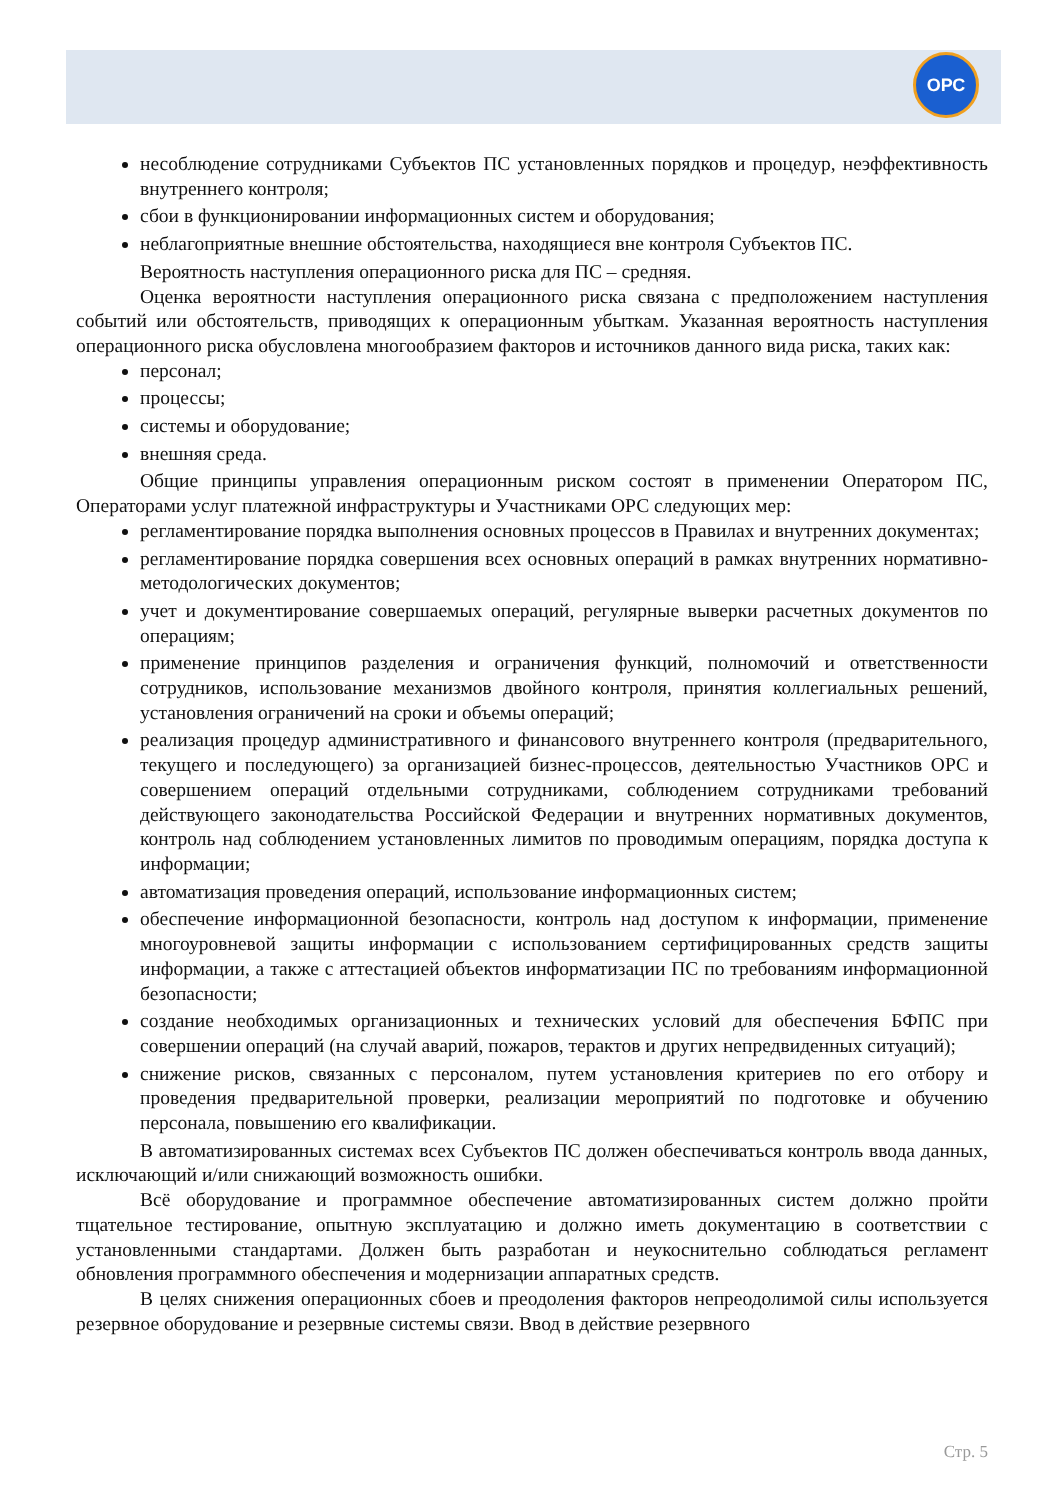ОРС
несоблюдение сотрудниками Субъектов ПС установленных порядков и процедур, неэффективность внутреннего контроля;
сбои в функционировании информационных систем и оборудования;
неблагоприятные внешние обстоятельства, находящиеся вне контроля Субъектов ПС.
Вероятность наступления операционного риска для ПС – средняя.
Оценка вероятности наступления операционного риска связана с предположением наступления событий или обстоятельств, приводящих к операционным убыткам. Указанная вероятность наступления операционного риска обусловлена многообразием факторов и источников данного вида риска, таких как:
персонал;
процессы;
системы и оборудование;
внешняя среда.
Общие принципы управления операционным риском состоят в применении Оператором ПС, Операторами услуг платежной инфраструктуры и Участниками ОРС следующих мер:
регламентирование порядка выполнения основных процессов в Правилах и внутренних документах;
регламентирование порядка совершения всех основных операций в рамках внутренних нормативно-методологических документов;
учет и документирование совершаемых операций, регулярные выверки расчетных документов по операциям;
применение принципов разделения и ограничения функций, полномочий и ответственности сотрудников, использование механизмов двойного контроля, принятия коллегиальных решений, установления ограничений на сроки и объемы операций;
реализация процедур административного и финансового внутреннего контроля (предварительного, текущего и последующего) за организацией бизнес-процессов, деятельностью Участников ОРС и совершением операций отдельными сотрудниками, соблюдением сотрудниками требований действующего законодательства Российской Федерации и внутренних нормативных документов, контроль над соблюдением установленных лимитов по проводимым операциям, порядка доступа к информации;
автоматизация проведения операций, использование информационных систем;
обеспечение информационной безопасности, контроль над доступом к информации, применение многоуровневой защиты информации с использованием сертифицированных средств защиты информации, а также с аттестацией объектов информатизации ПС по требованиям информационной безопасности;
создание необходимых организационных и технических условий для обеспечения БФПС при совершении операций (на случай аварий, пожаров, терактов и других непредвиденных ситуаций);
снижение рисков, связанных с персоналом, путем установления критериев по его отбору и проведения предварительной проверки, реализации мероприятий по подготовке и обучению персонала, повышению его квалификации.
В автоматизированных системах всех Субъектов ПС должен обеспечиваться контроль ввода данных, исключающий и/или снижающий возможность ошибки.
Всё оборудование и программное обеспечение автоматизированных систем должно пройти тщательное тестирование, опытную эксплуатацию и должно иметь документацию в соответствии с установленными стандартами. Должен быть разработан и неукоснительно соблюдаться регламент обновления программного обеспечения и модернизации аппаратных средств.
В целях снижения операционных сбоев и преодоления факторов непреодолимой силы используется резервное оборудование и резервные системы связи. Ввод в действие резервного
Стр. 5